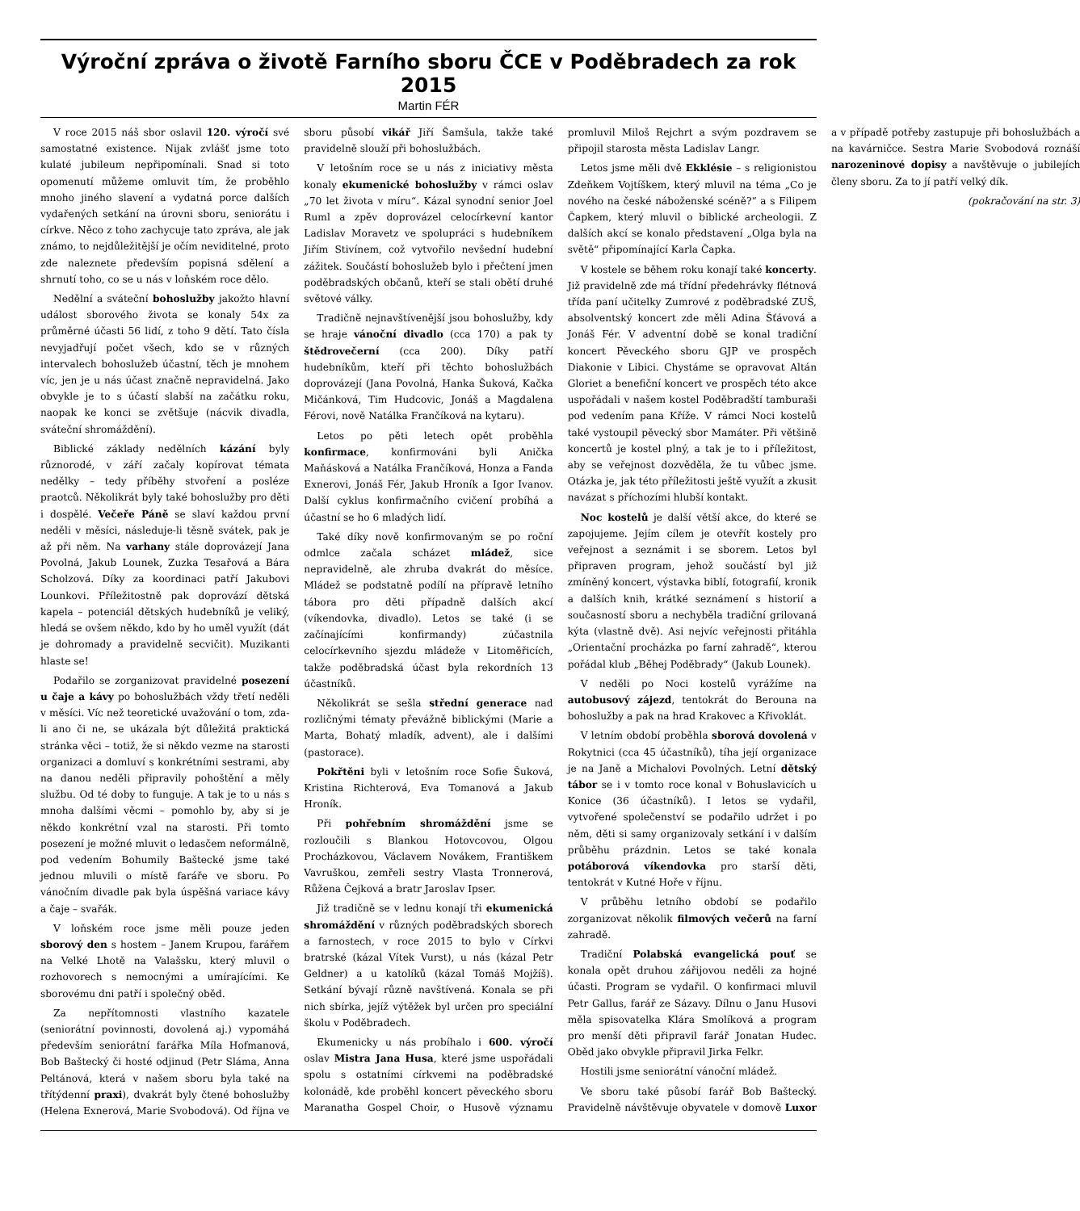Výroční zpráva o životě Farního sboru ČCE v Poděbradech za rok 2015
Martin FÉR
V roce 2015 náš sbor oslavil 120. výročí své samostatné existence. Nijak zvlášť jsme toto kulaté jubileum nepřipomínali. Snad si toto opomenutí můžeme omluvit tím, že proběhlo mnoho jiného slavení a vydatná porce dalších vydařených setkání na úrovni sboru, seniorátu i církve. Něco z toho zachycuje tato zpráva, ale jak známo, to nejdůležitější je očím neviditelné, proto zde naleznete především popisná sdělení a shrnutí toho, co se u nás v loňském roce dělo.
Nedělní a sváteční bohoslužby jakožto hlavní událost sborového života se konaly 54x za průměrné účasti 56 lidí, z toho 9 dětí. Tato čísla nevyjadřují počet všech, kdo se v různých intervalech bohoslužeb účastní, těch je mnohem víc, jen je u nás účast značně nepravidelná. Jako obvykle je to s účastí slabší na začátku roku, naopak ke konci se zvětšuje (nácvik divadla, sváteční shromáždění).
Biblické základy nedělních kázání byly různorodé, v září začaly kopírovat témata nedělky – tedy příběhy stvoření a posléze praotců. Několikrát byly také bohoslužby pro děti i dospělé. Večeře Páně se slaví každou první neděli v měsíci, následuje-li těsně svátek, pak je až při něm. Na varhany stále doprovázejí Jana Povolná, Jakub Lounek, Zuzka Tesařová a Bára Scholzová. Díky za koordinaci patří Jakubovi Lounkovi. Příležitostně pak doprovází dětská kapela – potenciál dětských hudebníků je veliký, hledá se ovšem někdo, kdo by ho uměl využít (dát je dohromady a pravidelně secvičit). Muzikanti hlaste se!
Podařilo se zorganizovat pravidelné posezení u čaje a kávy po bohoslužbách vždy třetí neděli v měsíci. Víc než teoretické uvažování o tom, zda-li ano či ne, se ukázala být důležitá praktická stránka věci – totiž, že si někdo vezme na starosti organizaci a domluví s konkrétními sestrami, aby na danou neděli připravily pohoštění a měly službu. Od té doby to funguje. A tak je to u nás s mnoha dalšími věcmi – pomohlo by, aby si je někdo konkrétní vzal na starosti. Při tomto posezení je možné mluvit o ledasčem neformálně, pod vedením Bohumily Baštecké jsme také jednou mluvili o místě faráře ve sboru. Po vánočním divadle pak byla úspěšná variace kávy a čaje – svařák.
V loňském roce jsme měli pouze jeden sborový den s hostem – Janem Krupou, farářem na Velké Lhotě na Valašsku, který mluvil o rozhovorech s nemocnými a umírajícími. Ke sborovému dni patří i společný oběd.
Za nepřítomnosti vlastního kazatele (seniorátní povinnosti, dovolená aj.) vypomáhá především seniorátní farářka Míla Hofmanová, Bob Baštecký či hosté odjinud (Petr Sláma, Anna Peltánová, která v našem sboru byla také na třítýdenní praxi), dvakrát byly čtené bohoslužby (Helena Exnerová, Marie Svobodová). Od října ve sboru působí vikář Jiří Šamšula, takže také pravidelně slouží při bohoslužbách.
V letošním roce se u nás z iniciativy města konaly ekumenické bohoslužby v rámci oslav „70 let života v míru“. Kázal synodní senior Joel Ruml a zpěv doprovázel celocírkevní kantor Ladislav Moravetz ve spolupráci s hudebníkem Jiřím Stivínem, což vytvořilo nevšední hudební zážitek. Součástí bohoslužeb bylo i přečtení jmen poděbradských občanů, kteří se stali obětí druhé světové války.
Tradičně nejnavštívenější jsou bohoslužby, kdy se hraje vánoční divadlo (cca 170) a pak ty štědrovečerní (cca 200). Díky patří hudebníkům, kteří při těchto bohoslužbách doprovázejí (Jana Povolná, Hanka Šuková, Kačka Mičánková, Tim Hudcovic, Jonáš a Magdalena Férovi, nově Natálka Frančíková na kytaru).
Letos po pěti letech opět proběhla konfirmace, konfirmováni byli Anička Maňásková a Natálka Frančíková, Honza a Fanda Exnerovi, Jonáš Fér, Jakub Hroník a Igor Ivanov. Další cyklus konfirmačního cvičení probíhá a účastní se ho 6 mladých lidí.
Také díky nově konfirmovaným se po roční odmlce začala scházet mládež, sice nepravidelně, ale zhruba dvakrát do měsíce. Mládež se podstatně podílí na přípravě letního tábora pro děti případně dalších akcí (víkendovka, divadlo). Letos se také (i se začínajícími konfirmandy) zúčastnila celocírkevního sjezdu mládeže v Litoměřicích, takže poděbradská účast byla rekordních 13 účastníků.
Několikrát se sešla střední generace nad rozličnými tématy převážně biblickými (Marie a Marta, Bohatý mladík, advent), ale i dalšími (pastorace).
Pokřtěni byli v letošním roce Sofie Šuková, Kristina Richterová, Eva Tomanová a Jakub Hroník.
Při pohřebním shromáždění jsme se rozloučili s Blankou Hotovcovou, Olgou Procházkovou, Václavem Novákem, Františkem Vavruškou, zemřeli sestry Vlasta Tronnerová, Růžena Čejková a bratr Jaroslav Ipser.
Již tradičně se v lednu konají tři ekumenická shromáždění v různých poděbradských sborech a farnostech, v roce 2015 to bylo v Církvi bratrské (kázal Vítek Vurst), u nás (kázal Petr Geldner) a u katolíků (kázal Tomáš Mojžíš). Setkání bývají různě navštívená. Konala se při nich sbírka, jejíž výtěžek byl určen pro speciální školu v Poděbradech.
Ekumenicky u nás probíhalo i 600. výročí oslav Mistra Jana Husa, které jsme uspořádali spolu s ostatními církvemi na poděbradské kolonádě, kde proběhl koncert pěveckého sboru Maranatha Gospel Choir, o Husově významu promluvil Miloš Rejchrt a svým pozdravem se připojil starosta města Ladislav Langr.
Letos jsme měli dvě Ekklésie – s religionistou Zdeňkem Vojtíškem, který mluvil na téma „Co je nového na české náboženské scéně?“ a s Filipem Čapkem, který mluvil o biblické archeologii. Z dalších akcí se konalo představení „Olga byla na světě“ připomínající Karla Čapka.
V kostele se během roku konají také koncerty. Již pravidelně zde má třídní předehrávky flétnová třída paní učitelky Zumrové z poděbradské ZUŠ, absolventský koncert zde měli Adina Šťávová a Jonáš Fér. V adventní době se konal tradiční koncert Pěveckého sboru GJP ve prospěch Diakonie v Libici. Chystáme se opravovat Altán Gloriet a benefiční koncert ve prospěch této akce uspořádali v našem kostel Poděbradští tamburaši pod vedením pana Kříže. V rámci Noci kostelů také vystoupil pěvecký sbor Mamáter. Při většině koncertů je kostel plný, a tak je to i příležitost, aby se veřejnost dozvěděla, že tu vůbec jsme. Otázka je, jak této příležitosti ještě využít a zkusit navázat s příchozími hlubší kontakt.
Noc kostelů je další větší akce, do které se zapojujeme. Jejím cílem je otevřít kostely pro veřejnost a seznámit i se sborem. Letos byl připraven program, jehož součástí byl již zmíněný koncert, výstavka biblí, fotografií, kronik a dalších knih, krátké seznámení s historií a současností sboru a nechyběla tradiční grilovaná kýta (vlastně dvě). Asi nejvíc veřejnosti přitáhla „Orientační procházka po farní zahradě“, kterou pořádal klub „Běhej Poděbrady“ (Jakub Lounek).
V neděli po Noci kostelů vyrážíme na autobusový zájezd, tentokrát do Berouna na bohoslužby a pak na hrad Krakovec a Křivoklát.
V letním období proběhla sborová dovolená v Rokytnici (cca 45 účastníků), tíha její organizace je na Janě a Michalovi Povolných. Letní dětský tábor se i v tomto roce konal v Bohuslavicích u Konice (36 účastníků). I letos se vydařil, vytvořené společenství se podařilo udržet i po něm, děti si samy organizovaly setkání i v dalším průběhu prázdnin. Letos se také konala potáborová víkendovka pro starší děti, tentokrát v Kutné Hoře v říjnu.
V průběhu letního období se podařilo zorganizovat několik filmových večerů na farní zahradě.
Tradiční Polabská evangelická pouť se konala opět druhou zářijovou neděli za hojné účasti. Program se vydařil. O konfirmaci mluvil Petr Gallus, farář ze Sázavy. Dílnu o Janu Husovi měla spisovatelka Klára Smolíková a program pro menší děti připravil farář Jonatan Hudec. Oběd jako obvykle připravil Jirka Felkr.
Hostili jsme seniorátní vánoční mládež.
Ve sboru také působí farář Bob Baštecký. Pravidelně návštěvuje obyvatele v domově Luxor a v případě potřeby zastupuje při bohoslužbách a na kavárničce. Sestra Marie Svobodová roznáší narozeninové dopisy a navštěvuje o jubilejích členy sboru. Za to jí patří velký dík.
(pokračování na str. 3)